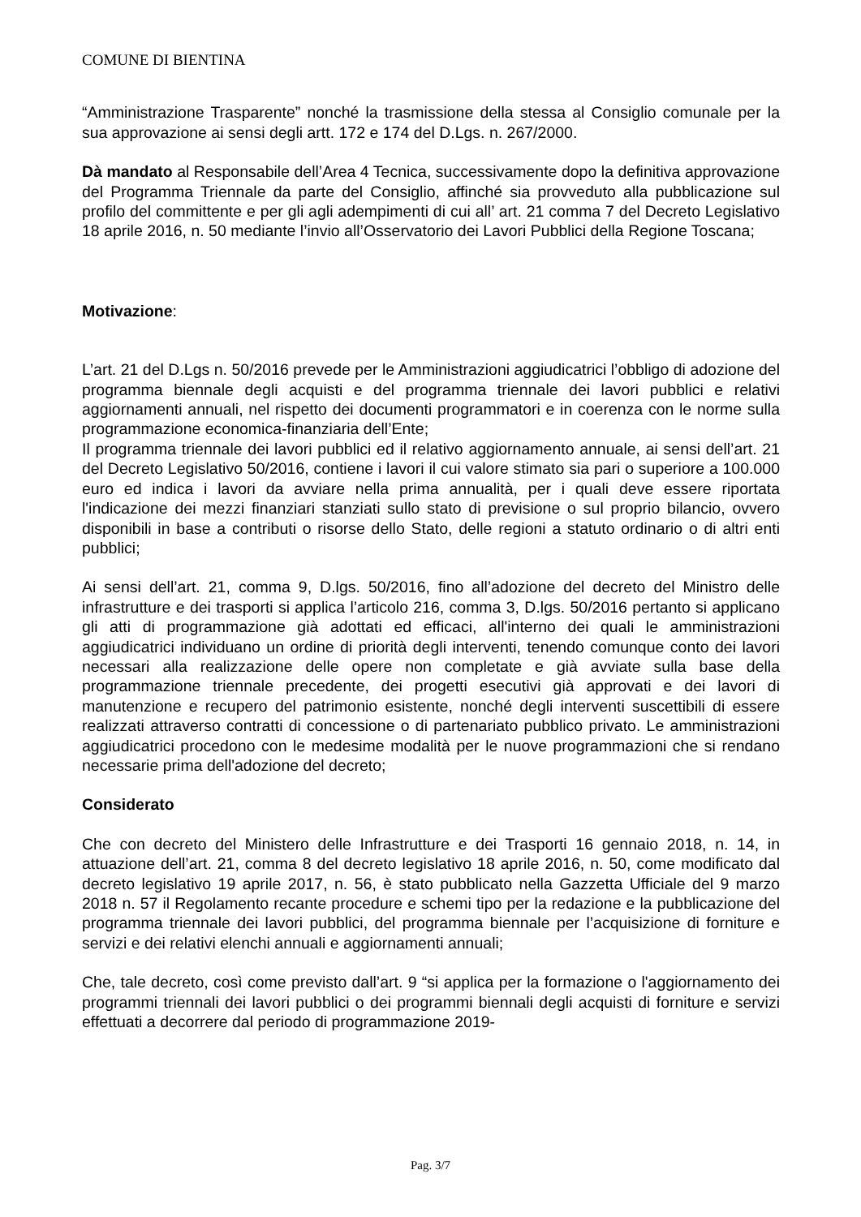COMUNE DI BIENTINA
“Amministrazione Trasparente” nonché la trasmissione della stessa al Consiglio comunale per la sua approvazione ai sensi degli artt. 172 e 174 del D.Lgs. n. 267/2000.
Dà mandato al Responsabile dell’Area 4 Tecnica, successivamente dopo la definitiva approvazione del Programma Triennale da parte del Consiglio, affinché sia provveduto alla pubblicazione sul profilo del committente e per gli agli adempimenti di cui all’ art. 21 comma 7 del Decreto Legislativo 18 aprile 2016, n. 50 mediante l’invio all’Osservatorio dei Lavori Pubblici della Regione Toscana;
Motivazione:
L’art. 21 del D.Lgs n. 50/2016 prevede per le Amministrazioni aggiudicatrici l’obbligo di adozione del programma biennale degli acquisti e del programma triennale dei lavori pubblici e relativi aggiornamenti annuali, nel rispetto dei documenti programmatori e in coerenza con le norme sulla programmazione economica-finanziaria dell’Ente;
Il programma triennale dei lavori pubblici ed il relativo aggiornamento annuale, ai sensi dell’art. 21 del Decreto Legislativo 50/2016, contiene i lavori il cui valore stimato sia pari o superiore a 100.000 euro ed indica i lavori da avviare nella prima annualità, per i quali deve essere riportata l'indicazione dei mezzi finanziari stanziati sullo stato di previsione o sul proprio bilancio, ovvero disponibili in base a contributi o risorse dello Stato, delle regioni a statuto ordinario o di altri enti pubblici;
Ai sensi dell’art. 21, comma 9, D.lgs. 50/2016, fino all’adozione del decreto del Ministro delle infrastrutture e dei trasporti si applica l’articolo 216, comma 3, D.lgs. 50/2016 pertanto si applicano gli atti di programmazione già adottati ed efficaci, all'interno dei quali le amministrazioni aggiudicatrici individuano un ordine di priorità degli interventi, tenendo comunque conto dei lavori necessari alla realizzazione delle opere non completate e già avviate sulla base della programmazione triennale precedente, dei progetti esecutivi già approvati e dei lavori di manutenzione e recupero del patrimonio esistente, nonché degli interventi suscettibili di essere realizzati attraverso contratti di concessione o di partenariato pubblico privato. Le amministrazioni aggiudicatrici procedono con le medesime modalità per le nuove programmazioni che si rendano necessarie prima dell'adozione del decreto;
Considerato
Che con decreto del Ministero delle Infrastrutture e dei Trasporti 16 gennaio 2018, n. 14, in attuazione dell’art. 21, comma 8 del decreto legislativo 18 aprile 2016, n. 50, come modificato dal decreto legislativo 19 aprile 2017, n. 56, è stato pubblicato nella Gazzetta Ufficiale del 9 marzo 2018 n. 57 il Regolamento recante procedure e schemi tipo per la redazione e la pubblicazione del programma triennale dei lavori pubblici, del programma biennale per l’acquisizione di forniture e servizi e dei relativi elenchi annuali e aggiornamenti annuali;
Che, tale decreto, così come previsto dall’art. 9 “si applica per la formazione o l'aggiornamento dei programmi triennali dei lavori pubblici o dei programmi biennali degli acquisti di forniture e servizi effettuati a decorrere dal periodo di programmazione 2019-
Pag. 3/7